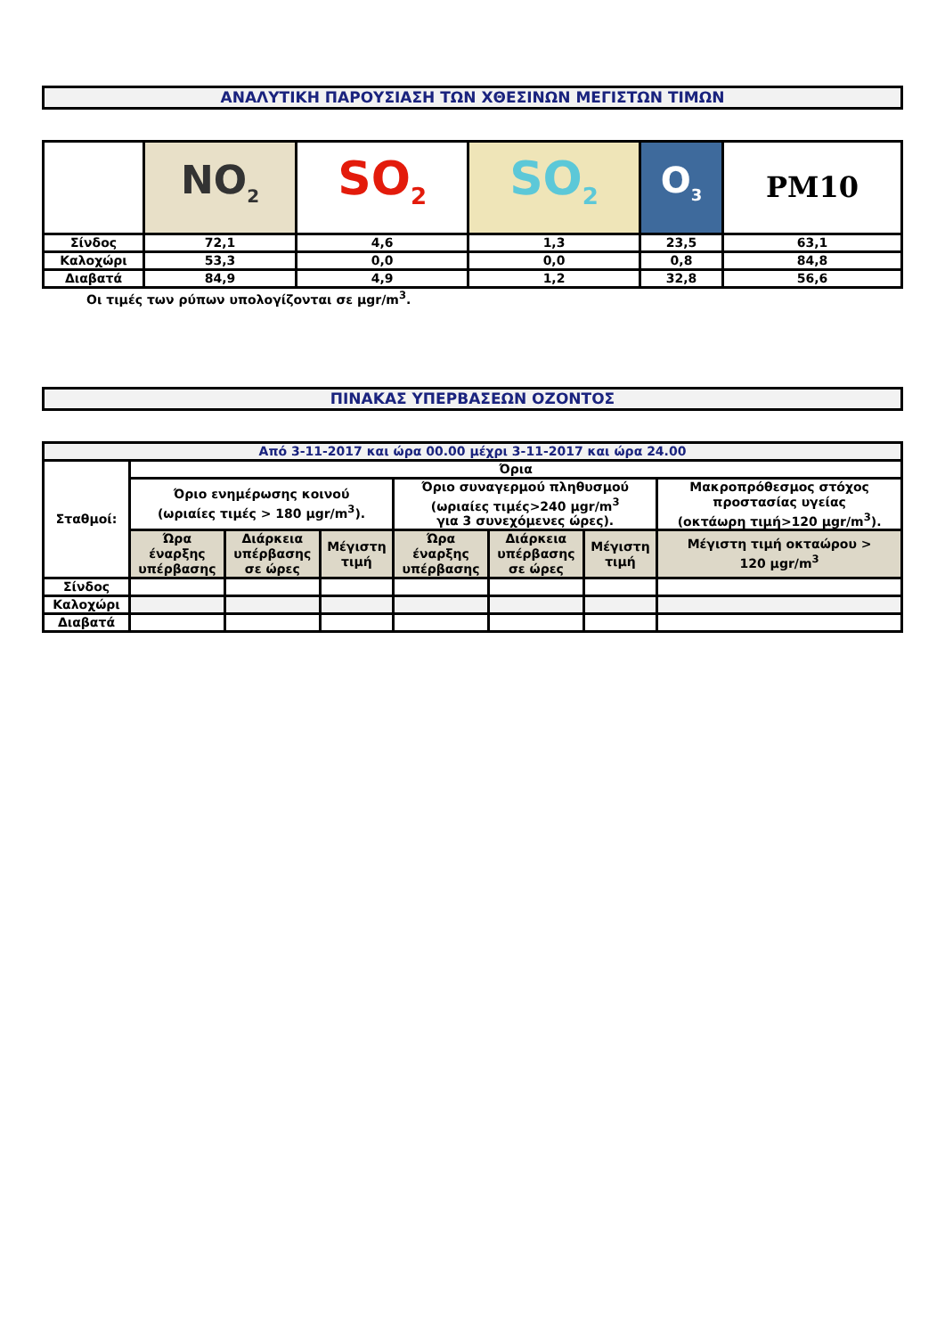ΑΝΑΛΥΤΙΚΗ ΠΑΡΟΥΣΙΑΣΗ ΤΩΝ ΧΘΕΣΙΝΩΝ ΜΕΓΙΣΤΩΝ ΤΙΜΩΝ
| | NO<sub>2</sub> | SO<sub>2</sub> | SO<sub>2</sub> | O<sub>3</sub> | PM10 |
| Σίνδος | 72,1 | 4,6 | 1,3 | 23,5 | 63,1 |
| Καλοχώρι | 53,3 | 0,0 | 0,0 | 0,8 | 84,8 |
| Διαβατά | 84,9 | 4,9 | 1,2 | 32,8 | 56,6 |
Οι τιμές των ρύπων υπολογίζονται σε μgr/m<sup>3</sup>.
ΠΙΝΑΚΑΣ ΥΠΕΡΒΑΣΕΩΝ ΟΖΟΝΤΟΣ
| Από 3-11-2017 και ώρα 00.00 μέχρι 3-11-2017 και ώρα 24.00 | | | | | | | |
| Σταθμοί: | Όρια | | | | | | |
| | Όριο ενημέρωσης κοινού (ωριαίες τιμές > 180 μgr/m<sup>3</sup>). | | | Όριο συναγερμού πληθυσμού (ωριαίες τιμές>240 μgr/m<sup>3</sup> για 3 συνεχόμενες ώρες). | | | Μακροπρόθεσμος στόχος προστασίας υγείας (οκτάωρη τιμή>120 μgr/m<sup>3</sup>). |
| | Ώρα έναρξης υπέρβασης | Διάρκεια υπέρβασης σε ώρες | Μέγιστη τιμή | Ώρα έναρξης υπέρβασης | Διάρκεια υπέρβασης σε ώρες | Μέγιστη τιμή | Μέγιστη τιμή οκταώρου > 120 μgr/m<sup>3</sup> |
| Σίνδος | | | | | | | |
| Καλοχώρι | | | | | | | |
| Διαβατά | | | | | | | |